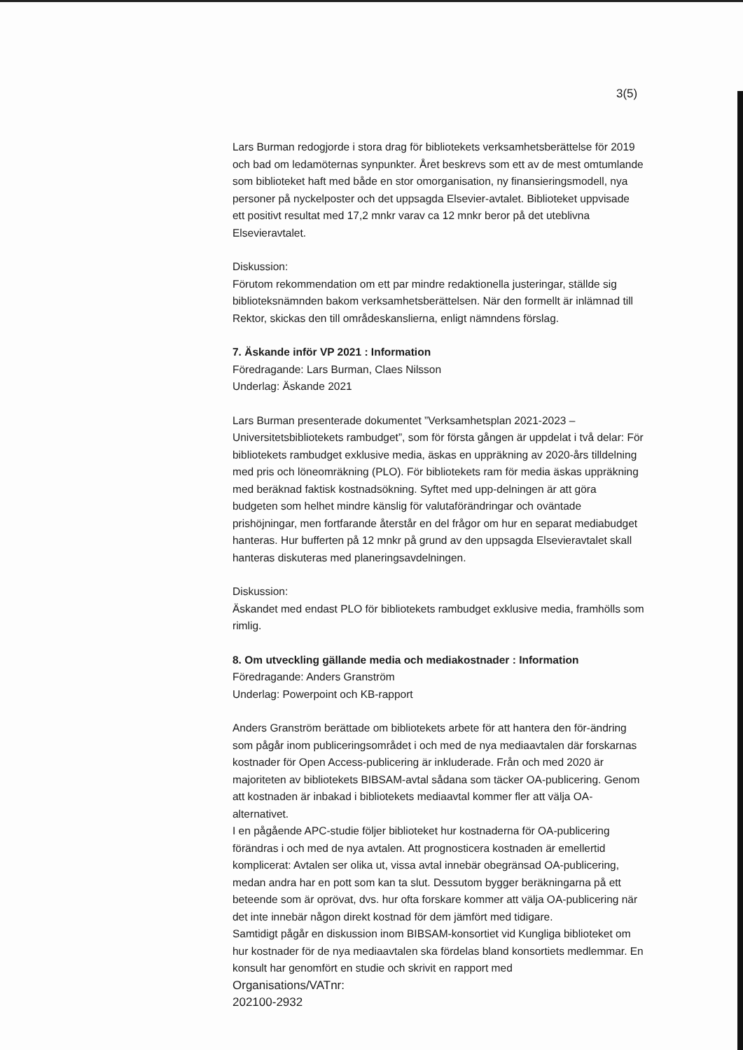3(5)
Lars Burman redogjorde i stora drag för bibliotekets verksamhetsberättelse för 2019 och bad om ledamöternas synpunkter. Året beskrevs som ett av de mest omtumlande som biblioteket haft med både en stor omorganisation, ny finansieringsmodell, nya personer på nyckelposter och det uppsagda Elsevier-avtalet. Biblioteket uppvisade ett positivt resultat med 17,2 mnkr varav ca 12 mnkr beror på det uteblivna Elsevieravtalet.
Diskussion:
Förutom rekommendation om ett par mindre redaktionella justeringar, ställde sig biblioteksnämnden bakom verksamhetsberättelsen. När den formellt är inlämnad till Rektor, skickas den till områdeskanslierna, enligt nämndens förslag.
7. Äskande inför VP 2021 : Information
Föredragande: Lars Burman, Claes Nilsson
Underlag: Äskande 2021
Lars Burman presenterade dokumentet ”Verksamhetsplan 2021-2023 – Universitetsbibliotekets rambudget”, som för första gången är uppdelat i två delar: För bibliotekets rambudget exklusive media, äskas en uppräkning av 2020-års tilldelning med pris och löneomräkning (PLO). För bibliotekets ram för media äskas uppräkning med beräknad faktisk kostnadsökning. Syftet med upp-delningen är att göra budgeten som helhet mindre känslig för valutaförändringar och oväntade prishöjningar, men fortfarande återstår en del frågor om hur en separat mediabudget hanteras. Hur bufferten på 12 mnkr på grund av den uppsagda Elsevieravtalet skall hanteras diskuteras med planeringsavdelningen.
Diskussion:
Äskandet med endast PLO för bibliotekets rambudget exklusive media, framhölls som rimlig.
8. Om utveckling gällande media och mediakostnader : Information
Föredragande: Anders Granström
Underlag: Powerpoint och KB-rapport
Anders Granström berättade om bibliotekets arbete för att hantera den för-ändring som pågår inom publiceringsområdet i och med de nya mediaavtalen där forskarnas kostnader för Open Access-publicering är inkluderade. Från och med 2020 är majoriteten av bibliotekets BIBSAM-avtal sådana som täcker OA-publicering. Genom att kostnaden är inbakad i bibliotekets mediaavtal kommer fler att välja OA-alternativet.
I en pågående APC-studie följer biblioteket hur kostnaderna för OA-publicering förändras i och med de nya avtalen. Att prognosticera kostnaden är emellertid komplicerat: Avtalen ser olika ut, vissa avtal innebär obegränsad OA-publicering, medan andra har en pott som kan ta slut. Dessutom bygger beräkningarna på ett beteende som är oprövat, dvs. hur ofta forskare kommer att välja OA-publicering när det inte innebär någon direkt kostnad för dem jämfört med tidigare.
Samtidigt pågår en diskussion inom BIBSAM-konsortiet vid Kungliga biblioteket om hur kostnader för de nya mediaavtalen ska fördelas bland konsortiets medlemmar. En konsult har genomfört en studie och skrivit en rapport med
Organisations/VATnr:
202100-2932